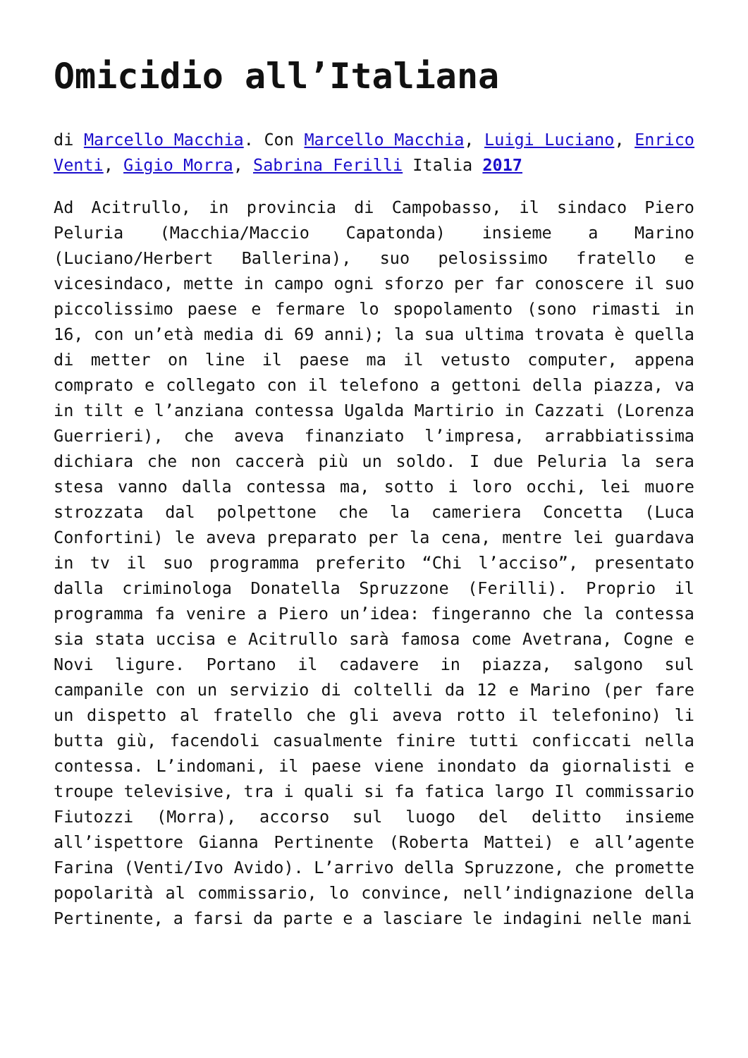Omicidio all’Italiana
di Marcello Macchia. Con Marcello Macchia, Luigi Luciano, Enrico Venti, Gigio Morra, Sabrina Ferilli Italia 2017
Ad Acitrullo, in provincia di Campobasso, il sindaco Piero Peluria (Macchia/Maccio Capatonda) insieme a Marino (Luciano/Herbert Ballerina), suo pelosissimo fratello e vicesindaco, mette in campo ogni sforzo per far conoscere il suo piccolissimo paese e fermare lo spopolamento (sono rimasti in 16, con un’età media di 69 anni); la sua ultima trovata è quella di metter on line il paese ma il vetusto computer, appena comprato e collegato con il telefono a gettoni della piazza, va in tilt e l’anziana contessa Ugalda Martirio in Cazzati (Lorenza Guerrieri), che aveva finanziato l’impresa, arrabbiatissima dichiara che non caccerà più un soldo. I due Peluria la sera stesa vanno dalla contessa ma, sotto i loro occhi, lei muore strozzata dal polpettone che la cameriera Concetta (Luca Confortini) le aveva preparato per la cena, mentre lei guardava in tv il suo programma preferito “Chi l’acciso”, presentato dalla criminologa Donatella Spruzzone (Ferilli). Proprio il programma fa venire a Piero un’idea: fingeranno che la contessa sia stata uccisa e Acitrullo sarà famosa come Avetrana, Cogne e Novi ligure. Portano il cadavere in piazza, salgono sul campanile con un servizio di coltelli da 12 e Marino (per fare un dispetto al fratello che gli aveva rotto il telefonino) li butta giù, facendoli casualmente finire tutti conficcati nella contessa. L’indomani, il paese viene inondato da giornalisti e troupe televisive, tra i quali si fa fatica largo Il commissario Fiutozzi (Morra), accorso sul luogo del delitto insieme all’ispettore Gianna Pertinente (Roberta Mattei) e all’agente Farina (Venti/Ivo Avido). L’arrivo della Spruzzone, che promette popolarità al commissario, lo convince, nell’indignazione della Pertinente, a farsi da parte e a lasciare le indagini nelle mani